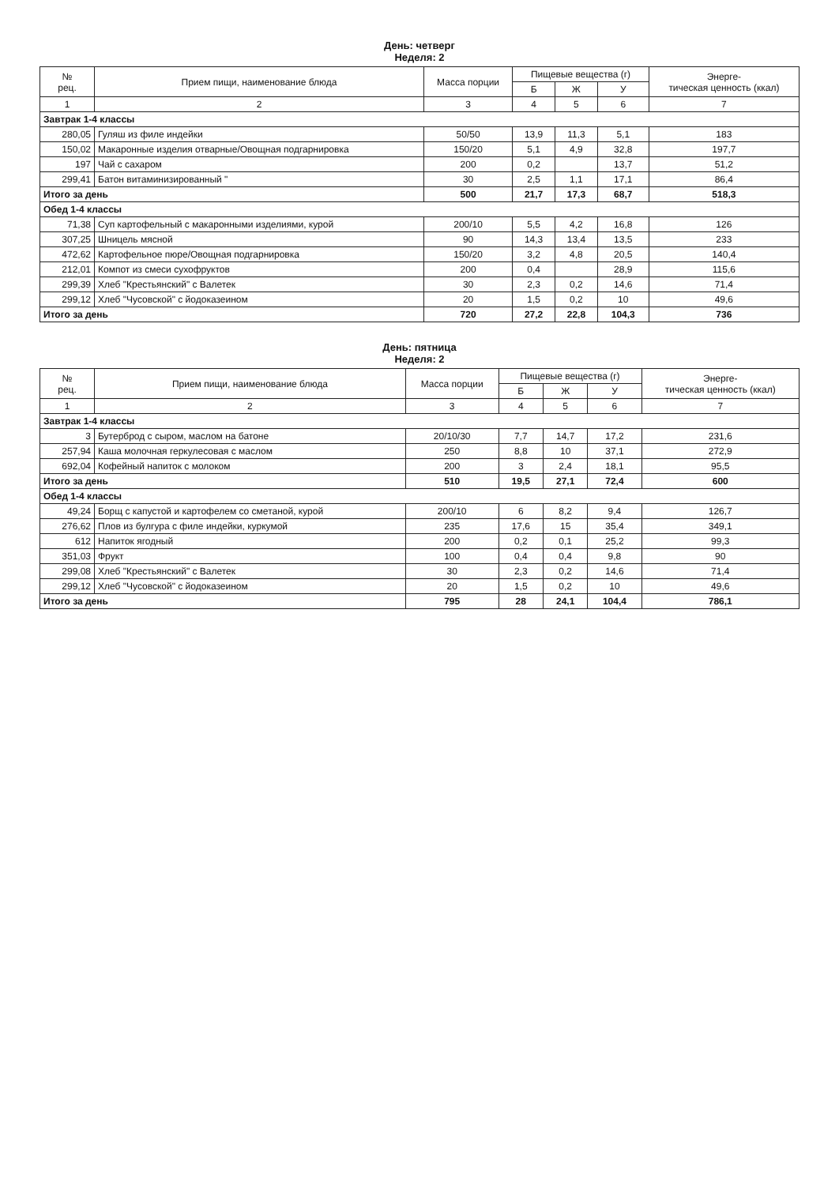День: четверг
Неделя: 2
| № рец. | Прием пищи, наименование блюда | Масса порции | Пищевые вещества (г) | | | Энерге- тическая ценность (ккал) |
| --- | --- | --- | --- | --- | --- | --- |
| | | | Б | Ж | У | |
| 1 | 2 | 3 | 4 | 5 | 6 | 7 |
| Завтрак 1-4 классы | | | | | | |
| 280,05 | Гуляш из филе индейки | 50/50 | 13,9 | 11,3 | 5,1 | 183 |
| 150,02 | Макаронные изделия отварные/Овощная подгарнировка | 150/20 | 5,1 | 4,9 | 32,8 | 197,7 |
| 197 | Чай с сахаром | 200 | 0,2 | | 13,7 | 51,2 |
| 299,41 | Батон витаминизированный " | 30 | 2,5 | 1,1 | 17,1 | 86,4 |
| Итого за день | | 500 | 21,7 | 17,3 | 68,7 | 518,3 |
| Обед 1-4 классы | | | | | | |
| 71,38 | Суп картофельный с макаронными изделиями, курой | 200/10 | 5,5 | 4,2 | 16,8 | 126 |
| 307,25 | Шницель мясной | 90 | 14,3 | 13,4 | 13,5 | 233 |
| 472,62 | Картофельное пюре/Овощная подгарнировка | 150/20 | 3,2 | 4,8 | 20,5 | 140,4 |
| 212,01 | Компот из смеси сухофруктов | 200 | 0,4 | | 28,9 | 115,6 |
| 299,39 | Хлеб "Крестьянский" с Валетек | 30 | 2,3 | 0,2 | 14,6 | 71,4 |
| 299,12 | Хлеб "Чусовской" с йодоказеином | 20 | 1,5 | 0,2 | 10 | 49,6 |
| Итого за день | | 720 | 27,2 | 22,8 | 104,3 | 736 |
День: пятница
Неделя: 2
| № рец. | Прием пищи, наименование блюда | Масса порции | Пищевые вещества (г) | | | Энерге- тическая ценность (ккал) |
| --- | --- | --- | --- | --- | --- | --- |
| | | | Б | Ж | У | |
| 1 | 2 | 3 | 4 | 5 | 6 | 7 |
| Завтрак 1-4 классы | | | | | | |
| 3 | Бутерброд с сыром, маслом на батоне | 20/10/30 | 7,7 | 14,7 | 17,2 | 231,6 |
| 257,94 | Каша молочная геркулесовая с маслом | 250 | 8,8 | 10 | 37,1 | 272,9 |
| 692,04 | Кофейный напиток с молоком | 200 | 3 | 2,4 | 18,1 | 95,5 |
| Итого за день | | 510 | 19,5 | 27,1 | 72,4 | 600 |
| Обед 1-4 классы | | | | | | |
| 49,24 | Борщ с капустой и картофелем со сметаной, курой | 200/10 | 6 | 8,2 | 9,4 | 126,7 |
| 276,62 | Плов из булгура с филе индейки, куркумой | 235 | 17,6 | 15 | 35,4 | 349,1 |
| 612 | Напиток ягодный | 200 | 0,2 | 0,1 | 25,2 | 99,3 |
| 351,03 | Фрукт | 100 | 0,4 | 0,4 | 9,8 | 90 |
| 299,08 | Хлеб "Крестьянский" с Валетек | 30 | 2,3 | 0,2 | 14,6 | 71,4 |
| 299,12 | Хлеб "Чусовской" с йодоказеином | 20 | 1,5 | 0,2 | 10 | 49,6 |
| Итого за день | | 795 | 28 | 24,1 | 104,4 | 786,1 |